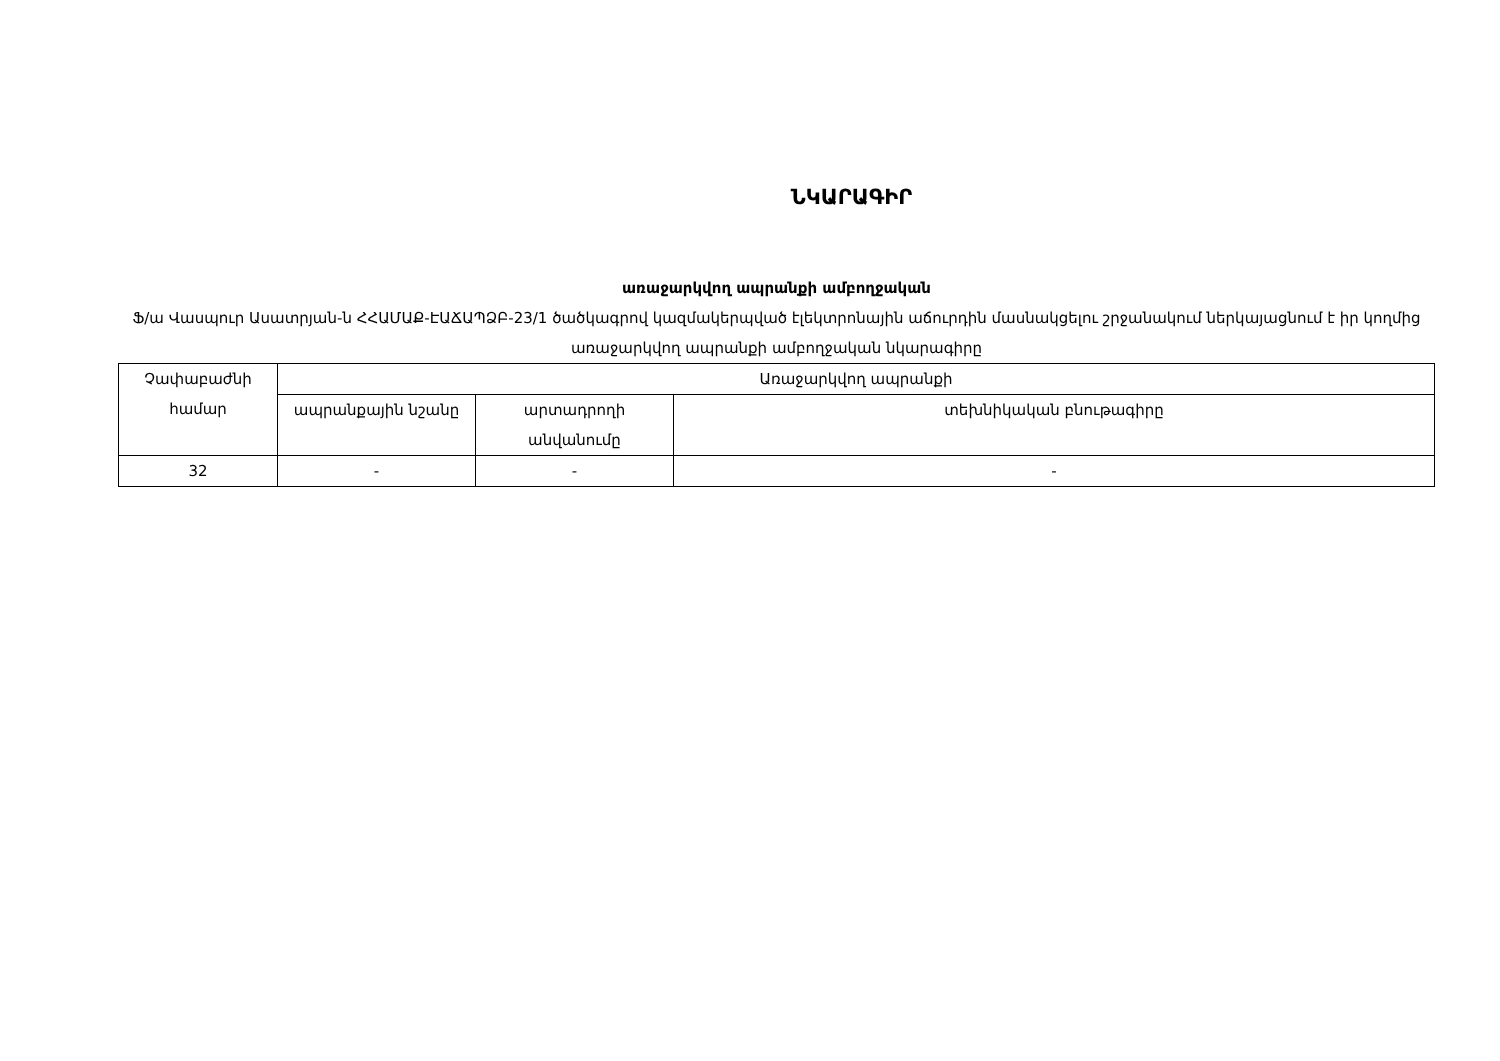ՆԿԱՐԱԳԻՐ
առաջարկվող ապրանքի ամբողջական
Ֆ/ա Վասպուր Ասատրյան-ն ՀՀԱՄԱՔ-ԷԱՃԱՊՁԲ-23/1 ծածկագրով կազմակերպված էլեկտրոնային աճուրդին մասնակցելու շրջանակում ներկայացնում է իր կողմից առաջարկվող ապրանքի ամբողջական նկարագիրը
| Չափաբաժնի համար | Առաջարկվող ապրանքի | | |
| --- | --- | --- | --- |
| | ապրանքային նշանը | արտադրողի անվանումը | տեխնիկական բնութագիրը |
| 32 | - | - | - |